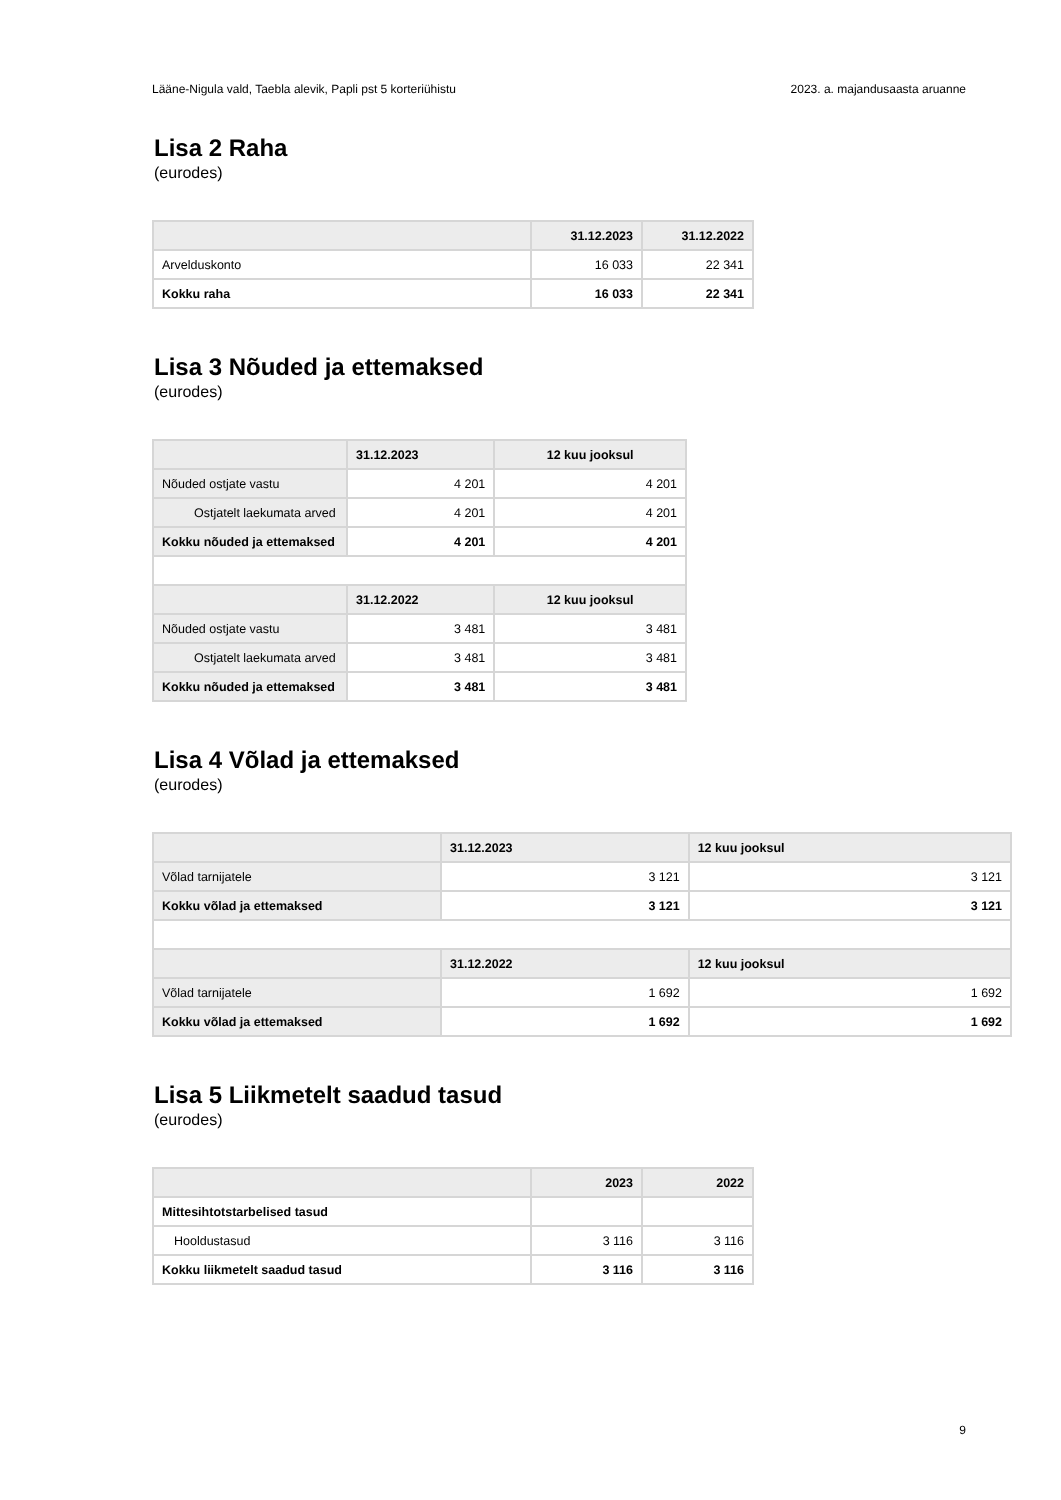Lääne-Nigula vald, Taebla alevik, Papli pst 5 korteriühistu 2023. a. majandusaasta aruanne
Lisa 2 Raha
(eurodes)
| | 31.12.2023 | 31.12.2022 |
| --- | --- | --- |
| Arvelduskonto | 16 033 | 22 341 |
| Kokku raha | 16 033 | 22 341 |
Lisa 3 Nõuded ja ettemaksed
(eurodes)
| | 31.12.2023 | 12 kuu jooksul |
| --- | --- | --- |
| Nõuded ostjate vastu | 4 201 | 4 201 |
| Ostjatelt laekumata arved | 4 201 | 4 201 |
| Kokku nõuded ja ettemaksed | 4 201 | 4 201 |
| | 31.12.2022 | 12 kuu jooksul |
| Nõuded ostjate vastu | 3 481 | 3 481 |
| Ostjatelt laekumata arved | 3 481 | 3 481 |
| Kokku nõuded ja ettemaksed | 3 481 | 3 481 |
Lisa 4 Võlad ja ettemaksed
(eurodes)
| | 31.12.2023 | 12 kuu jooksul |
| --- | --- | --- |
| Võlad tarnijatele | 3 121 | 3 121 |
| Kokku võlad ja ettemaksed | 3 121 | 3 121 |
| | 31.12.2022 | 12 kuu jooksul |
| Võlad tarnijatele | 1 692 | 1 692 |
| Kokku võlad ja ettemaksed | 1 692 | 1 692 |
Lisa 5 Liikmetelt saadud tasud
(eurodes)
| | 2023 | 2022 |
| --- | --- | --- |
| Mittesihtotstarbelised tasud | | |
| Hooldustasud | 3 116 | 3 116 |
| Kokku liikmetelt saadud tasud | 3 116 | 3 116 |
9